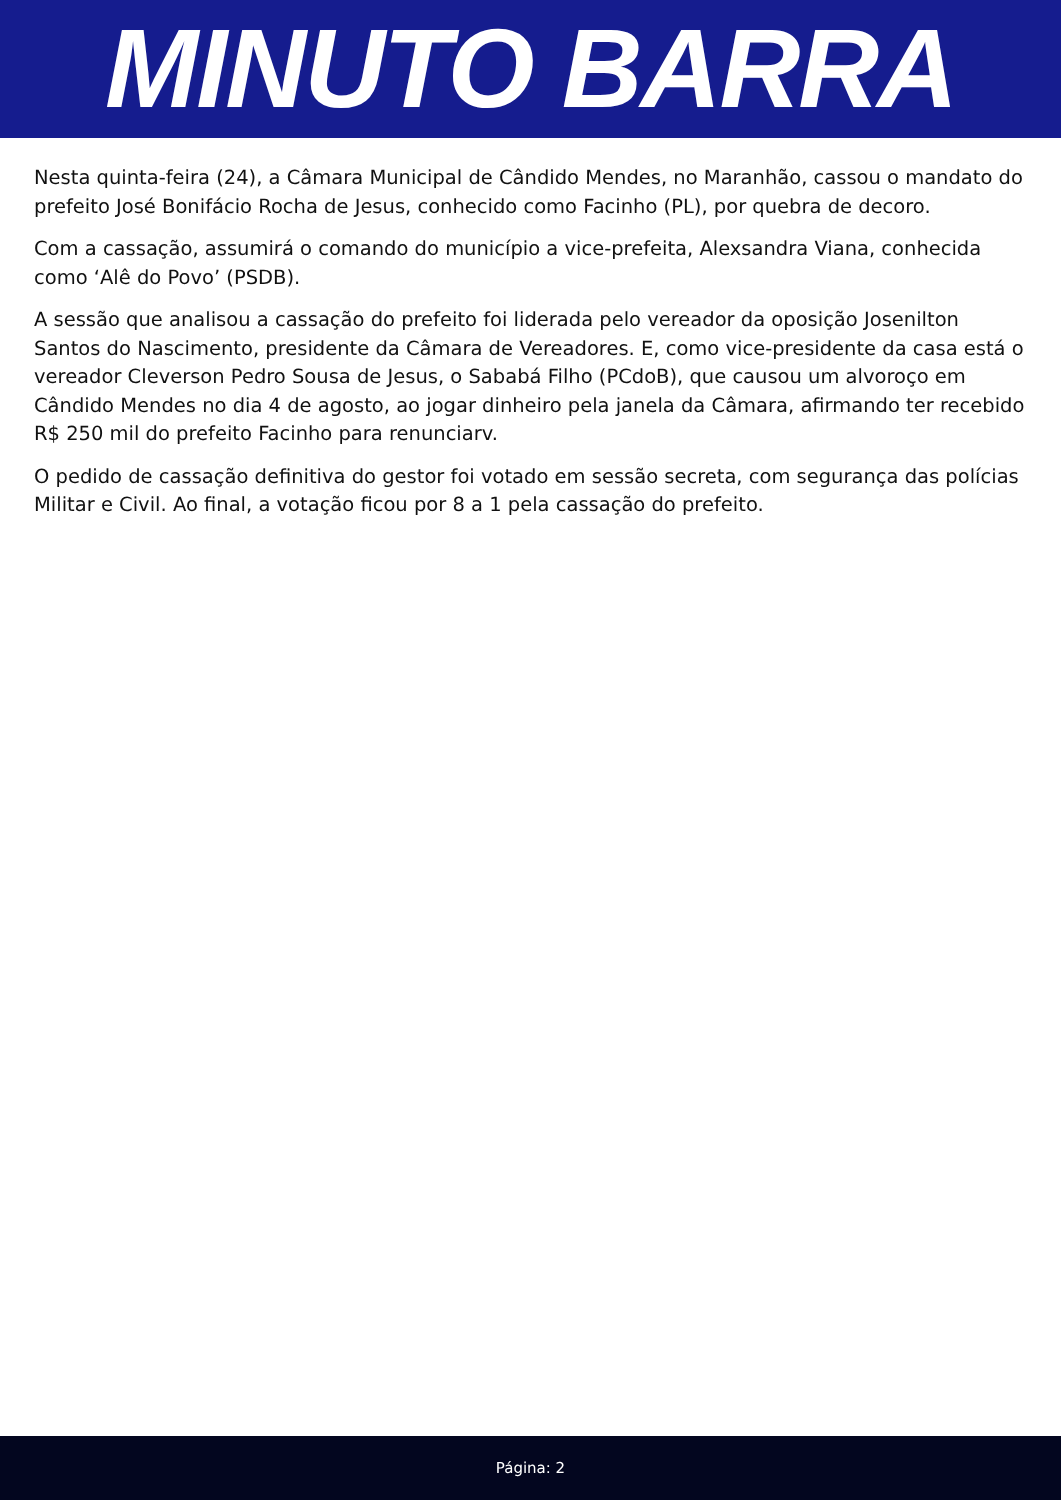MINUTO BARRA
Nesta quinta-feira (24), a Câmara Municipal de Cândido Mendes, no Maranhão, cassou o mandato do prefeito José Bonifácio Rocha de Jesus, conhecido como Facinho (PL), por quebra de decoro.
Com a cassação, assumirá o comando do município a vice-prefeita, Alexsandra Viana, conhecida como ‘Alê do Povo’ (PSDB).
A sessão que analisou a cassação do prefeito foi liderada pelo vereador da oposição Josenilton Santos do Nascimento, presidente da Câmara de Vereadores. E, como vice-presidente da casa está o vereador Cleverson Pedro Sousa de Jesus, o Sababá Filho (PCdoB), que causou um alvoroço em Cândido Mendes no dia 4 de agosto, ao jogar dinheiro pela janela da Câmara, afirmando ter recebido R$ 250 mil do prefeito Facinho para renunciarv.
O pedido de cassação definitiva do gestor foi votado em sessão secreta, com segurança das polícias Militar e Civil. Ao final, a votação ficou por 8 a 1 pela cassação do prefeito.
Página: 2